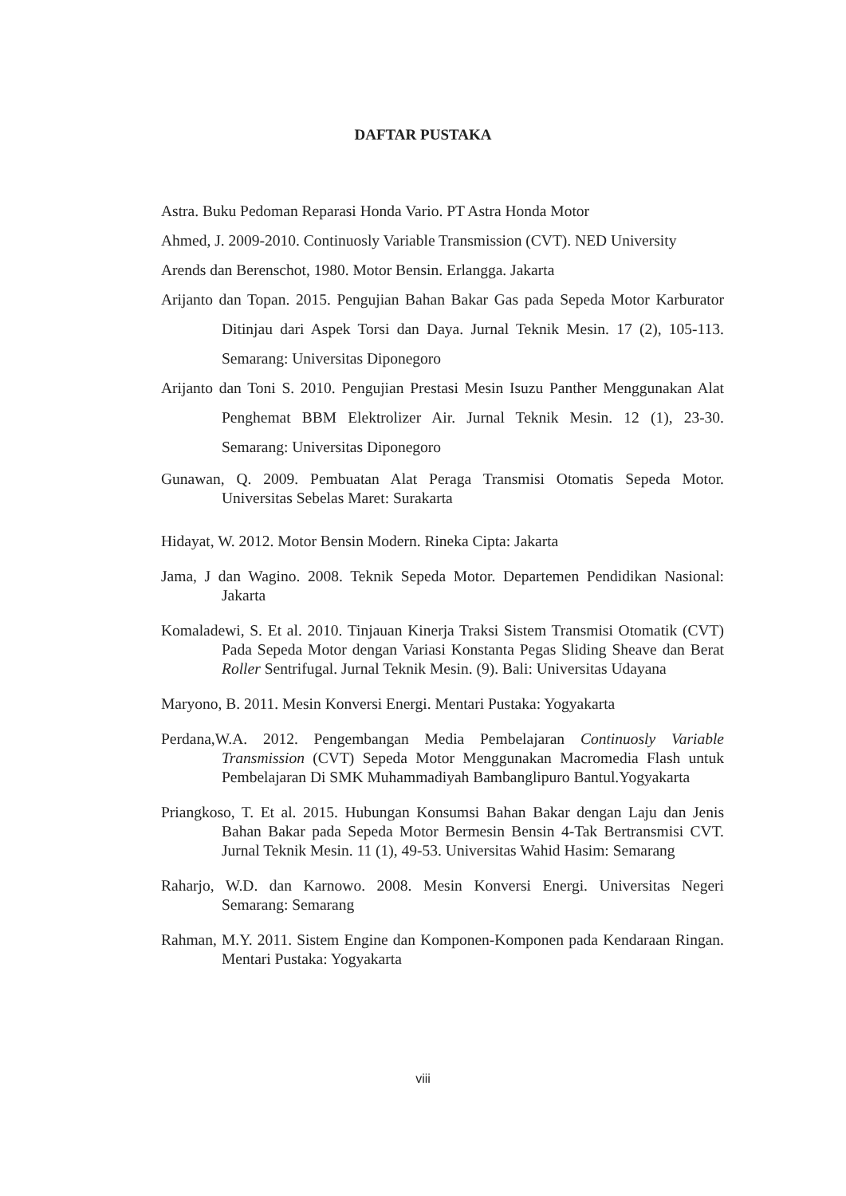DAFTAR PUSTAKA
Astra. Buku Pedoman Reparasi Honda Vario. PT Astra Honda Motor
Ahmed, J. 2009-2010. Continuosly Variable Transmission (CVT). NED University
Arends dan Berenschot, 1980. Motor Bensin. Erlangga. Jakarta
Arijanto dan Topan. 2015. Pengujian Bahan Bakar Gas pada Sepeda Motor Karburator Ditinjau dari Aspek Torsi dan Daya. Jurnal Teknik Mesin. 17 (2), 105-113. Semarang: Universitas Diponegoro
Arijanto dan Toni S. 2010. Pengujian Prestasi Mesin Isuzu Panther Menggunakan Alat Penghemat BBM Elektrolizer Air. Jurnal Teknik Mesin. 12 (1), 23-30. Semarang: Universitas Diponegoro
Gunawan, Q. 2009. Pembuatan Alat Peraga Transmisi Otomatis Sepeda Motor. Universitas Sebelas Maret: Surakarta
Hidayat, W. 2012. Motor Bensin Modern. Rineka Cipta: Jakarta
Jama, J dan Wagino. 2008. Teknik Sepeda Motor. Departemen Pendidikan Nasional: Jakarta
Komaladewi, S. Et al. 2010. Tinjauan Kinerja Traksi Sistem Transmisi Otomatik (CVT) Pada Sepeda Motor dengan Variasi Konstanta Pegas Sliding Sheave dan Berat Roller Sentrifugal. Jurnal Teknik Mesin. (9). Bali: Universitas Udayana
Maryono, B. 2011. Mesin Konversi Energi. Mentari Pustaka: Yogyakarta
Perdana,W.A. 2012. Pengembangan Media Pembelajaran Continuosly Variable Transmission (CVT) Sepeda Motor Menggunakan Macromedia Flash untuk Pembelajaran Di SMK Muhammadiyah Bambanglipuro Bantul.Yogyakarta
Priangkoso, T. Et al. 2015. Hubungan Konsumsi Bahan Bakar dengan Laju dan Jenis Bahan Bakar pada Sepeda Motor Bermesin Bensin 4-Tak Bertransmisi CVT. Jurnal Teknik Mesin. 11 (1), 49-53. Universitas Wahid Hasim: Semarang
Raharjo, W.D. dan Karnowo. 2008. Mesin Konversi Energi. Universitas Negeri Semarang: Semarang
Rahman, M.Y. 2011. Sistem Engine dan Komponen-Komponen pada Kendaraan Ringan. Mentari Pustaka: Yogyakarta
viii